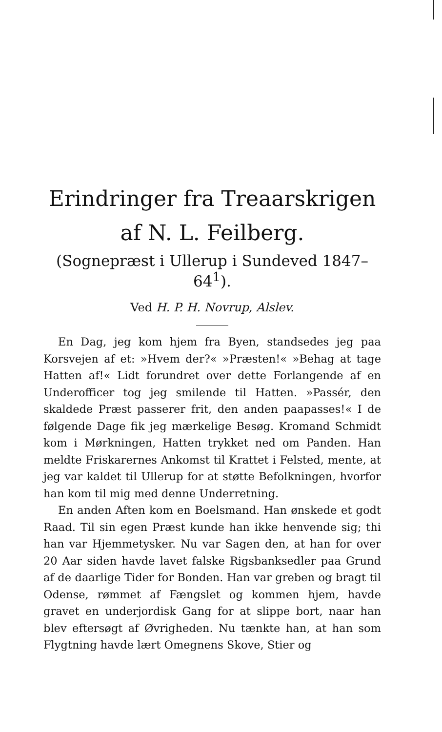Erindringer fra Treaarskrigen
af N. L. Feilberg.
(Sognepræst i Ullerup i Sundeved 1847–64<sup>1</sup>).
Ved H. P. H. Novrup, Alslev.
En Dag, jeg kom hjem fra Byen, standsedes jeg paa Korsvejen af et: »Hvem der?« »Præsten!« »Behag at tage Hatten af!« Lidt forundret over dette Forlangende af en Underofficer tog jeg smilende til Hatten. »Passér, den skaldede Præst passerer frit, den anden paapasses!« I de følgende Dage fik jeg mærkelige Besøg. Kromand Schmidt kom i Mørkningen, Hatten trykket ned om Panden. Han meldte Friskarernes Ankomst til Krattet i Felsted, mente, at jeg var kaldet til Ullerup for at støtte Befolkningen, hvorfor han kom til mig med denne Underretning.
En anden Aften kom en Boelsmand. Han ønskede et godt Raad. Til sin egen Præst kunde han ikke henvende sig; thi han var Hjemmetysker. Nu var Sagen den, at han for over 20 Aar siden havde lavet falske Rigsbanksedler paa Grund af de daarlige Tider for Bonden. Han var greben og bragt til Odense, rømmet af Fængslet og kommen hjem, havde gravet en underjordisk Gang for at slippe bort, naar han blev eftersøgt af Øvrigheden. Nu tænkte han, at han som Flygtning havde lært Omegnens Skove, Stier og